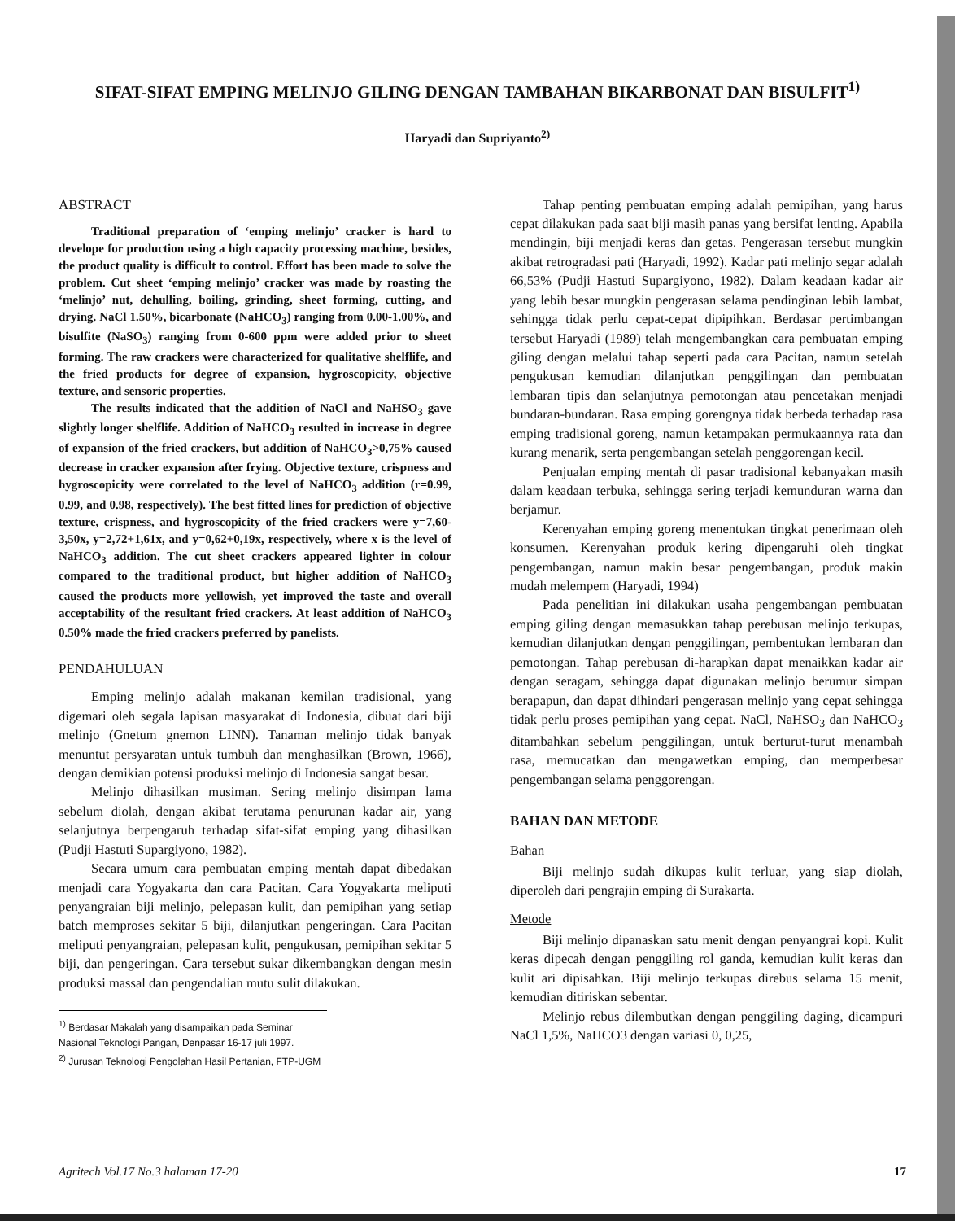SIFAT-SIFAT EMPING MELINJO GILING DENGAN TAMBAHAN BIKARBONAT DAN BISULFIT<sup>1)</sup>
Haryadi dan Supriyanto<sup>2)</sup>
ABSTRACT
Traditional preparation of ‘emping melinjo’ cracker is hard to develope for production using a high capacity processing machine, besides, the product quality is difficult to control. Effort has been made to solve the problem. Cut sheet ‘emping melinjo’ cracker was made by roasting the ‘melinjo’ nut, dehulling, boiling, grinding, sheet forming, cutting, and drying. NaCl 1.50%, bicarbonate (NaHCO<sub>3</sub>) ranging from 0.00-1.00%, and bisulfite (NaSO<sub>3</sub>) ranging from 0-600 ppm were added prior to sheet forming. The raw crackers were characterized for qualitative shelflife, and the fried products for degree of expansion, hygroscopicity, objective texture, and sensoric properties.
The results indicated that the addition of NaCl and NaHSO<sub>3</sub> gave slightly longer shelflife. Addition of NaHCO<sub>3</sub> resulted in increase in degree of expansion of the fried crackers, but addition of NaHCO<sub>3</sub>>0,75% caused decrease in cracker expansion after frying. Objective texture, crispness and hygroscopicity were correlated to the level of NaHCO<sub>3</sub> addition (r=0.99, 0.99, and 0.98, respectively). The best fitted lines for prediction of objective texture, crispness, and hygroscopicity of the fried crackers were y=7,60-3,50x, y=2,72+1,61x, and y=0,62+0,19x, respectively, where x is the level of NaHCO<sub>3</sub> addition. The cut sheet crackers appeared lighter in colour compared to the traditional product, but higher addition of NaHCO<sub>3</sub> caused the products more yellowish, yet improved the taste and overall acceptability of the resultant fried crackers. At least addition of NaHCO<sub>3</sub> 0.50% made the fried crackers preferred by panelists.
PENDAHULUAN
Emping melinjo adalah makanan kemilan tradisional, yang digemari oleh segala lapisan masyarakat di Indonesia, dibuat dari biji melinjo (Gnetum gnemon LINN). Tanaman melinjo tidak banyak menuntut persyaratan untuk tumbuh dan menghasilkan (Brown, 1966), dengan demikian potensi produksi melinjo di Indonesia sangat besar.
Melinjo dihasilkan musiman. Sering melinjo disimpan lama sebelum diolah, dengan akibat terutama penurunan kadar air, yang selanjutnya berpengaruh terhadap sifat-sifat emping yang dihasilkan (Pudji Hastuti Supargiyono, 1982).
Secara umum cara pembuatan emping mentah dapat dibedakan menjadi cara Yogyakarta dan cara Pacitan. Cara Yogyakarta meliputi penyangraian biji melinjo, pelepasan kulit, dan pemipihan yang setiap batch memproses sekitar 5 biji, dilanjutkan pengeringan. Cara Pacitan meliputi penyangraian, pelepasan kulit, pengukusan, pemipihan sekitar 5 biji, dan pengeringan. Cara tersebut sukar dikembangkan dengan mesin produksi massal dan pengendalian mutu sulit dilakukan.
<sup>1)</sup> Berdasar Makalah yang disampaikan pada Seminar Nasional Teknologi Pangan, Denpasar 16-17 juli 1997.
<sup>2)</sup> Jurusan Teknologi Pengolahan Hasil Pertanian, FTP-UGM
Tahap penting pembuatan emping adalah pemipihan, yang harus cepat dilakukan pada saat biji masih panas yang bersifat lenting. Apabila mendingin, biji menjadi keras dan getas. Pengerasan tersebut mungkin akibat retrogradasi pati (Haryadi, 1992). Kadar pati melinjo segar adalah 66,53% (Pudji Hastuti Supargiyono, 1982). Dalam keadaan kadar air yang lebih besar mungkin pengerasan selama pendinginan lebih lambat, sehingga tidak perlu cepat-cepat dipipihkan. Berdasar pertimbangan tersebut Haryadi (1989) telah mengembangkan cara pembuatan emping giling dengan melalui tahap seperti pada cara Pacitan, namun setelah pengukusan kemudian dilanjutkan penggilingan dan pembuatan lembaran tipis dan selanjutnya pemotongan atau pencetakan menjadi bundaran-bundaran. Rasa emping gorengnya tidak berbeda terhadap rasa emping tradisional goreng, namun ketampakan permukaannya rata dan kurang menarik, serta pengembangan setelah penggorengan kecil.
Penjualan emping mentah di pasar tradisional kebanyakan masih dalam keadaan terbuka, sehingga sering terjadi kemunduran warna dan berjamur.
Kerenyahan emping goreng menentukan tingkat penerimaan oleh konsumen. Kerenyahan produk kering dipengaruhi oleh tingkat pengembangan, namun makin besar pengembangan, produk makin mudah melempem (Haryadi, 1994)
Pada penelitian ini dilakukan usaha pengembangan pembuatan emping giling dengan memasukkan tahap perebusan melinjo terkupas, kemudian dilanjutkan dengan penggilingan, pembentukan lembaran dan pemotongan. Tahap perebusan di-harapkan dapat menaikkan kadar air dengan seragam, sehingga dapat digunakan melinjo berumur simpan berapapun, dan dapat dihindari pengerasan melinjo yang cepat sehingga tidak perlu proses pemipihan yang cepat. NaCl, NaHSO<sub>3</sub> dan NaHCO<sub>3</sub> ditambahkan sebelum penggilingan, untuk berturut-turut menambah rasa, memucatkan dan mengawetkan emping, dan memperbesar pengembangan selama penggorengan.
BAHAN DAN METODE
Bahan
Biji melinjo sudah dikupas kulit terluar, yang siap diolah, diperoleh dari pengrajin emping di Surakarta.
Metode
Biji melinjo dipanaskan satu menit dengan penyangrai kopi. Kulit keras dipecah dengan penggiling rol ganda, kemudian kulit keras dan kulit ari dipisahkan. Biji melinjo terkupas direbus selama 15 menit, kemudian ditiriskan sebentar.
Melinjo rebus dilembutkan dengan penggiling daging, dicampuri NaCl 1,5%, NaHCO3 dengan variasi 0, 0,25,
Agritech Vol.17 No.3 halaman 17-20 17